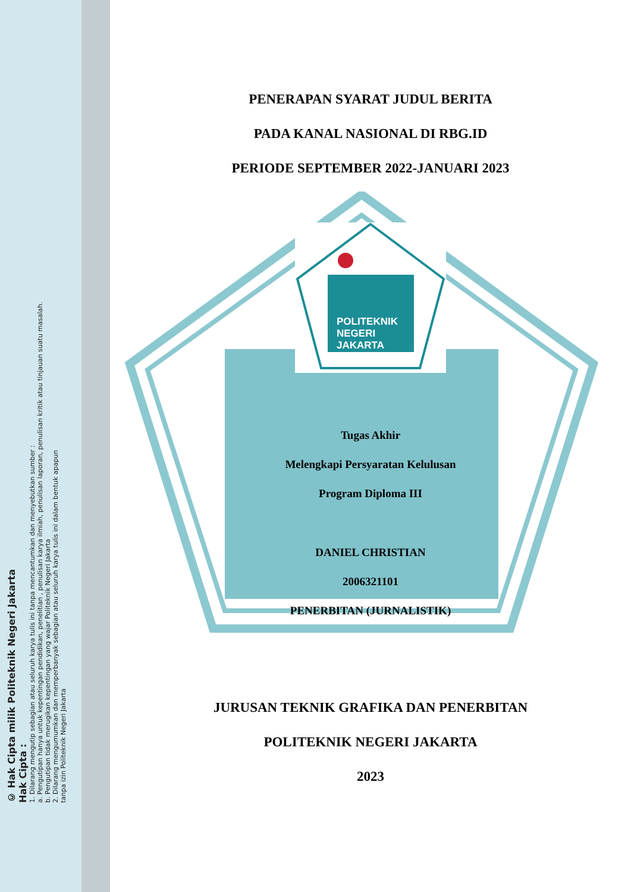© Hak Cipta milik Politeknik Negeri Jakarta
Hak Cipta :
1. Dilarang mengutip sebagian atau seluruh karya tulis ini tanpa mencantumkan dan menyebutkan sumber :
a. Pengutipan hanya untuk kepentingan pendidikan, penelitian , penulisan karya ilmiah, penulisan laporan, penulisan kritik atau tinjauan suatu masalah.
b. Pengutipan tidak merugikan kepentingan yang wajar Politeknik Negeri Jakarta
2. Dilarang mengumumkan dan memperbanyak sebagian atau seluruh karya tulis ini dalam bentuk apapun
tanpa izin Politeknik Negeri Jakarta
PENERAPAN SYARAT JUDUL BERITA
PADA KANAL NASIONAL DI RBG.ID
PERIODE SEPTEMBER 2022-JANUARI 2023
POLITEKNIK
NEGERI
JAKARTA
Tugas Akhir
Melengkapi Persyaratan Kelulusan
Program Diploma III
DANIEL CHRISTIAN
2006321101
PENERBITAN (JURNALISTIK)
JURUSAN TEKNIK GRAFIKA DAN PENERBITAN
POLITEKNIK NEGERI JAKARTA
2023